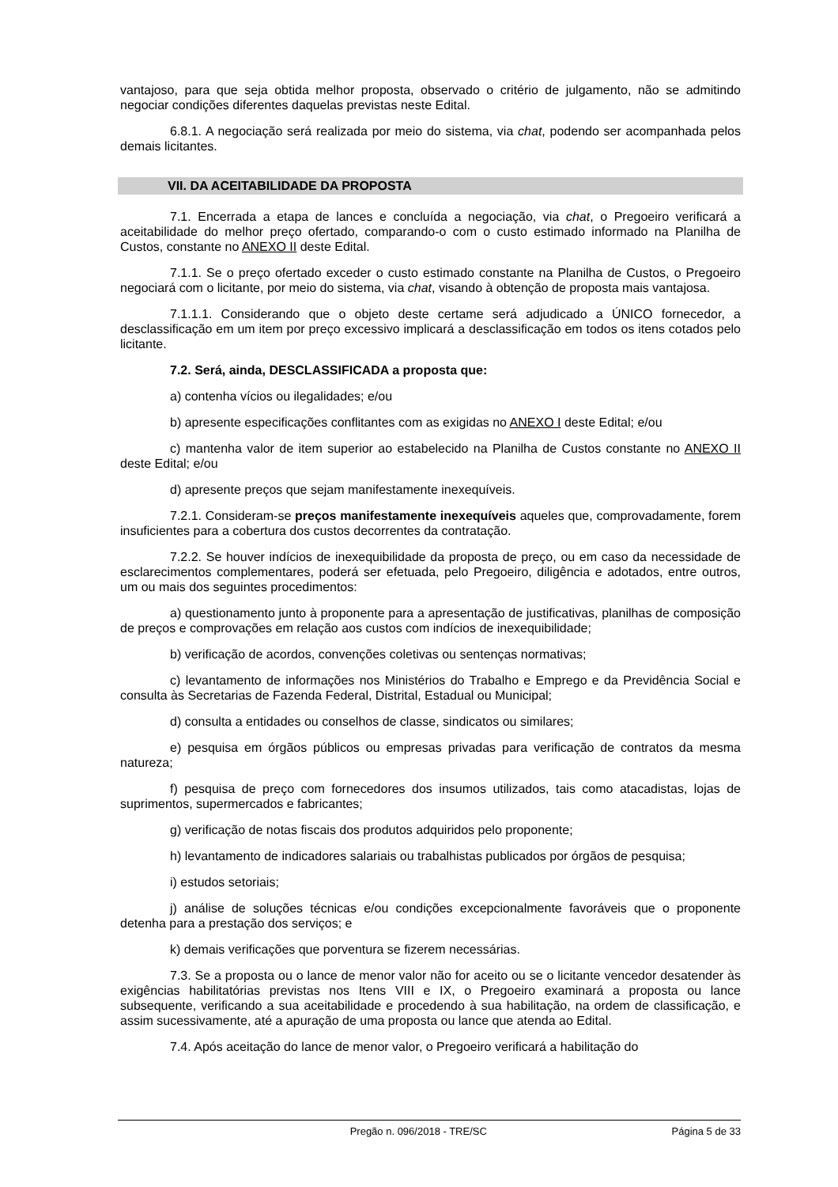vantajoso, para que seja obtida melhor proposta, observado o critério de julgamento, não se admitindo negociar condições diferentes daquelas previstas neste Edital.
6.8.1. A negociação será realizada por meio do sistema, via chat, podendo ser acompanhada pelos demais licitantes.
VII. DA ACEITABILIDADE DA PROPOSTA
7.1. Encerrada a etapa de lances e concluída a negociação, via chat, o Pregoeiro verificará a aceitabilidade do melhor preço ofertado, comparando-o com o custo estimado informado na Planilha de Custos, constante no ANEXO II deste Edital.
7.1.1. Se o preço ofertado exceder o custo estimado constante na Planilha de Custos, o Pregoeiro negociará com o licitante, por meio do sistema, via chat, visando à obtenção de proposta mais vantajosa.
7.1.1.1. Considerando que o objeto deste certame será adjudicado a ÚNICO fornecedor, a desclassificação em um item por preço excessivo implicará a desclassificação em todos os itens cotados pelo licitante.
7.2. Será, ainda, DESCLASSIFICADA a proposta que:
a) contenha vícios ou ilegalidades; e/ou
b) apresente especificações conflitantes com as exigidas no ANEXO I deste Edital; e/ou
c) mantenha valor de item superior ao estabelecido na Planilha de Custos constante no ANEXO II deste Edital; e/ou
d) apresente preços que sejam manifestamente inexequíveis.
7.2.1. Consideram-se preços manifestamente inexequíveis aqueles que, comprovadamente, forem insuficientes para a cobertura dos custos decorrentes da contratação.
7.2.2. Se houver indícios de inexequibilidade da proposta de preço, ou em caso da necessidade de esclarecimentos complementares, poderá ser efetuada, pelo Pregoeiro, diligência e adotados, entre outros, um ou mais dos seguintes procedimentos:
a) questionamento junto à proponente para a apresentação de justificativas, planilhas de composição de preços e comprovações em relação aos custos com indícios de inexequibilidade;
b) verificação de acordos, convenções coletivas ou sentenças normativas;
c) levantamento de informações nos Ministérios do Trabalho e Emprego e da Previdência Social e consulta às Secretarias de Fazenda Federal, Distrital, Estadual ou Municipal;
d) consulta a entidades ou conselhos de classe, sindicatos ou similares;
e) pesquisa em órgãos públicos ou empresas privadas para verificação de contratos da mesma natureza;
f) pesquisa de preço com fornecedores dos insumos utilizados, tais como atacadistas, lojas de suprimentos, supermercados e fabricantes;
g) verificação de notas fiscais dos produtos adquiridos pelo proponente;
h) levantamento de indicadores salariais ou trabalhistas publicados por órgãos de pesquisa;
i) estudos setoriais;
j) análise de soluções técnicas e/ou condições excepcionalmente favoráveis que o proponente detenha para a prestação dos serviços; e
k) demais verificações que porventura se fizerem necessárias.
7.3. Se a proposta ou o lance de menor valor não for aceito ou se o licitante vencedor desatender às exigências habilitatórias previstas nos Itens VIII e IX, o Pregoeiro examinará a proposta ou lance subsequente, verificando a sua aceitabilidade e procedendo à sua habilitação, na ordem de classificação, e assim sucessivamente, até a apuração de uma proposta ou lance que atenda ao Edital.
7.4. Após aceitação do lance de menor valor, o Pregoeiro verificará a habilitação do
Pregão n. 096/2018 - TRE/SC Página 5 de 33